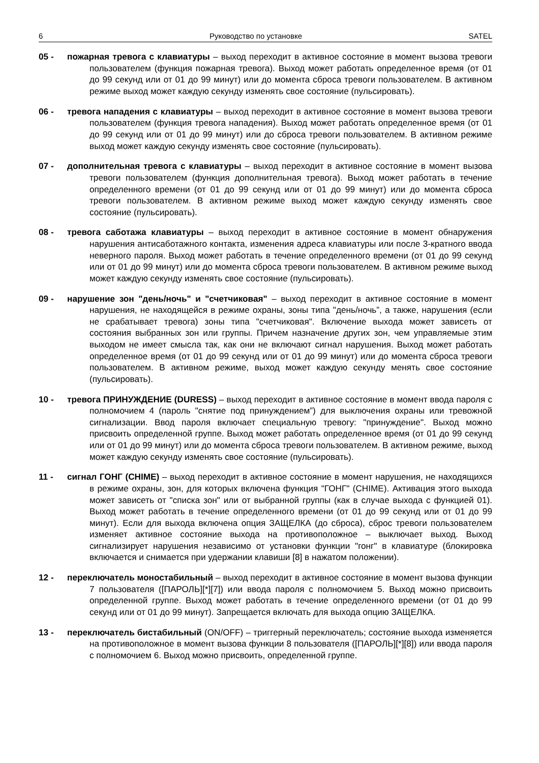6 Руководство по установке SATEL
05 - пожарная тревога с клавиатуры – выход переходит в активное состояние в момент вызова тревоги пользователем (функция пожарная тревога). Выход может работать определенное время (от 01 до 99 секунд или от 01 до 99 минут) или до момента сброса тревоги пользователем. В активном режиме выход может каждую секунду изменять свое состояние (пульсировать).
06 - тревога нападения с клавиатуры – выход переходит в активное состояние в момент вызова тревоги пользователем (функция тревога нападения). Выход может работать определенное время (от 01 до 99 секунд или от 01 до 99 минут) или до сброса тревоги пользователем. В активном режиме выход может каждую секунду изменять свое состояние (пульсировать).
07 - дополнительная тревога с клавиатуры – выход переходит в активное состояние в момент вызова тревоги пользователем (функция дополнительная тревога). Выход может работать в течение определенного времени (от 01 до 99 секунд или от 01 до 99 минут) или до момента сброса тревоги пользователем. В активном режиме выход может каждую секунду изменять свое состояние (пульсировать).
08 - тревога саботажа клавиатуры – выход переходит в активное состояние в момент обнаружения нарушения антисаботажного контакта, изменения адреса клавиатуры или после 3-кратного ввода неверного пароля. Выход может работать в течение определенного времени (от 01 до 99 секунд или от 01 до 99 минут) или до момента сброса тревоги пользователем. В активном режиме выход может каждую секунду изменять свое состояние (пульсировать).
09 - нарушение зон "день/ночь" и "счетчиковая" – выход переходит в активное состояние в момент нарушения, не находящейся в режиме охраны, зоны типа "день/ночь”, а также, нарушения (если не срабатывает тревога) зоны типа "счетчиковая". Включение выхода может зависеть от состояния выбранных зон или группы. Причем назначение других зон, чем управляемые этим выходом не имеет смысла так, как они не включают сигнал нарушения. Выход может работать определенное время (от 01 до 99 секунд или от 01 до 99 минут) или до момента сброса тревоги пользователем. В активном режиме, выход может каждую секунду менять свое состояние (пульсировать).
10 - тревога ПРИНУЖДЕНИЕ (DURESS) – выход переходит в активное состояние в момент ввода пароля с полномочием 4 (пароль "снятие под принуждением”) для выключения охраны или тревожной сигнализации. Ввод пароля включает специальную тревогу: "принуждение". Выход можно присвоить определенной группе. Выход может работать определенное время (от 01 до 99 секунд или от 01 до 99 минут) или до момента сброса тревоги пользователем. В активном режиме, выход может каждую секунду изменять свое состояние (пульсировать).
11 - сигнал ГОНГ (CHIME) – выход переходит в активное состояние в момент нарушения, не находящихся в режиме охраны, зон, для которых включена функция "ГОНГ" (CHIME). Активация этого выхода может зависеть от "списка зон" или от выбранной группы (как в случае выхода с функцией 01). Выход может работать в течение определенного времени (от 01 до 99 секунд или от 01 до 99 минут). Если для выхода включена опция ЗАЩЕЛКА (до сброса), сброс тревоги пользователем изменяет активное состояние выхода на противоположное – выключает выход. Выход сигнализирует нарушения независимо от установки функции "гонг" в клавиатуре (блокировка включается и снимается при удержании клавиши [8] в нажатом положении).
12 - переключатель моностабильный – выход переходит в активное состояние в момент вызова функции 7 пользователя ([ПАРОЛЬ][*][7]) или ввода пароля с полномочием 5. Выход можно присвоить определенной группе. Выход может работать в течение определенного времени (от 01 до 99 секунд или от 01 до 99 минут). Запрещается включать для выхода опцию ЗАЩЕЛКА.
13 - переключатель бистабильный (ON/OFF) – триггерный переключатель; состояние выхода изменяется на противоположное в момент вызова функции 8 пользователя ([ПАРОЛЬ][*][8]) или ввода пароля с полномочием 6. Выход можно присвоить, определенной группе.